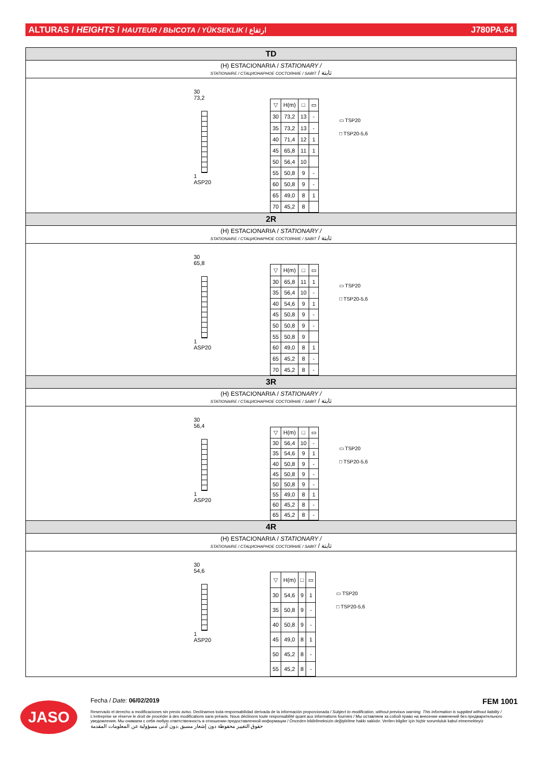ALTURAS / HEIGHTS / HAUTEUR / ВЫСОТА / YÜKSEKLIK / ارتفاع J780PA.64
TD
(H) ESTACIONARIA / STATIONARY /
STATIONAIRE / СТАЦИОНАРНОЕ СОСТОЯНИЕ / SABIT / ثابتة
30
73,2
1
ASP20
| ▽ | H(m) | □ | ▭ |
| --- | --- | --- | --- |
| 30 | 73,2 | 13 | - |
| 35 | 73,2 | 13 | - |
| 40 | 71,4 | 12 | 1 |
| 45 | 65,8 | 11 | 1 |
| 50 | 56,4 | 10 | |
| 55 | 50,8 | 9 | - |
| 60 | 50,8 | 9 | - |
| 65 | 49,0 | 8 | 1 |
| 70 | 45,2 | 8 | |
▭ TSP20
□ TSP20-5,6
2R
(H) ESTACIONARIA / STATIONARY /
STATIONAIRE / СТАЦИОНАРНОЕ СОСТОЯНИЕ / SABIT / ثابتة
30
65,8
1
ASP20
| ▽ | H(m) | □ | ▭ |
| --- | --- | --- | --- |
| 30 | 65,8 | 11 | 1 |
| 35 | 56,4 | 10 | - |
| 40 | 54,6 | 9 | 1 |
| 45 | 50,8 | 9 | - |
| 50 | 50,8 | 9 | - |
| 55 | 50,8 | 9 | |
| 60 | 49,0 | 8 | 1 |
| 65 | 45,2 | 8 | - |
| 70 | 45,2 | 8 | - |
▭ TSP20
□ TSP20-5,6
3R
(H) ESTACIONARIA / STATIONARY /
STATIONAIRE / СТАЦИОНАРНОЕ СОСТОЯНИЕ / SABIT / ثابتة
30
56,4
1
ASP20
| ▽ | H(m) | □ | ▭ |
| --- | --- | --- | --- |
| 30 | 56,4 | 10 | - |
| 35 | 54,6 | 9 | 1 |
| 40 | 50,8 | 9 | - |
| 45 | 50,8 | 9 | - |
| 50 | 50,8 | 9 | - |
| 55 | 49,0 | 8 | 1 |
| 60 | 45,2 | 8 | - |
| 65 | 45,2 | 8 | - |
▭ TSP20
□ TSP20-5,6
4R
(H) ESTACIONARIA / STATIONARY /
STATIONAIRE / СТАЦИОНАРНОЕ СОСТОЯНИЕ / SABIT / ثابتة
30
54,6
1
ASP20
| ▽ | H(m) | □ | ▭ |
| --- | --- | --- | --- |
| 30 | 54,6 | 9 | 1 |
| 35 | 50,8 | 9 | - |
| 40 | 50,8 | 9 | - |
| 45 | 49,0 | 8 | 1 |
| 50 | 45,2 | 8 | - |
| 55 | 45,2 | 8 | - |
▭ TSP20
□ TSP20-5,6
JASO
Fecha / Date: 06/02/2019 FEM 1001
Reservado el derecho a modificaciones sin previo aviso. Declinamos toda responsabilidad derivada de la información proporcionada / Subject to modification, without previous warning. This information is supplied without liability / L'entreprise se réserve le droit de procéder à des modifications sans préavis. Nous déclinons toute responsabilité quant aux informations fournies / Мы оставляем за собой право на внесение изменений без предварительного уведомления. Мы снимаем с себя любую ответственность в отношении предоставленной информации / Önceden bildirilmeksizin değiştirilme hakkı saklıdır. Verilen bilgiler için hiçbir sorumluluk kabul etmemekteyiz
حقوق التغيير محفوظة دون إشعار مسبق .دون أدنى مسؤولية عن المعلومات المقدمة